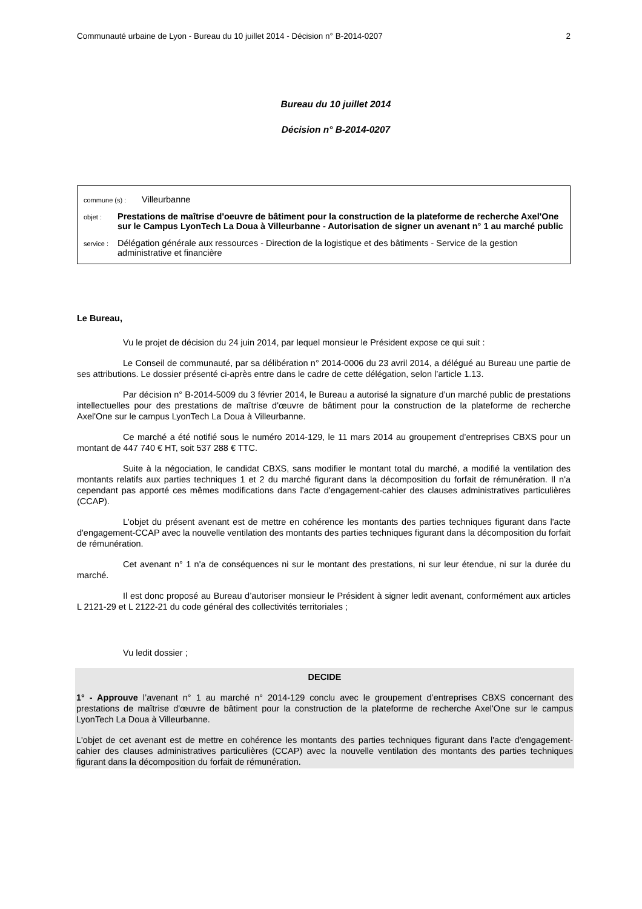Communauté urbaine de Lyon - Bureau du 10 juillet 2014 - Décision n° B-2014-0207 2
Bureau du 10 juillet 2014
Décision n° B-2014-0207
commune (s) : Villeurbanne
objet : Prestations de maîtrise d'oeuvre de bâtiment pour la construction de la plateforme de recherche Axel'One sur le Campus LyonTech La Doua à Villeurbanne - Autorisation de signer un avenant n° 1 au marché public
service : Délégation générale aux ressources - Direction de la logistique et des bâtiments - Service de la gestion administrative et financière
Le Bureau,
Vu le projet de décision du 24 juin 2014, par lequel monsieur le Président expose ce qui suit :
Le Conseil de communauté, par sa délibération n° 2014-0006 du 23 avril 2014, a délégué au Bureau une partie de ses attributions. Le dossier présenté ci-après entre dans le cadre de cette délégation, selon l’article 1.13.
Par décision n° B-2014-5009 du 3 février 2014, le Bureau a autorisé la signature d’un marché public de prestations intellectuelles pour des prestations de maîtrise d'œuvre de bâtiment pour la construction de la plateforme de recherche Axel'One sur le campus LyonTech La Doua à Villeurbanne.
Ce marché a été notifié sous le numéro 2014-129, le 11 mars 2014 au groupement d’entreprises CBXS pour un montant de 447 740 € HT, soit 537 288 € TTC.
Suite à la négociation, le candidat CBXS, sans modifier le montant total du marché, a modifié la ventilation des montants relatifs aux parties techniques 1 et 2 du marché figurant dans la décomposition du forfait de rémunération. Il n'a cependant pas apporté ces mêmes modifications dans l'acte d'engagement-cahier des clauses administratives particulières (CCAP).
L'objet du présent avenant est de mettre en cohérence les montants des parties techniques figurant dans l'acte d'engagement-CCAP avec la nouvelle ventilation des montants des parties techniques figurant dans la décomposition du forfait de rémunération.
Cet avenant n° 1 n'a de conséquences ni sur le montant des prestations, ni sur leur étendue, ni sur la durée du marché.
Il est donc proposé au Bureau d’autoriser monsieur le Président à signer ledit avenant, conformément aux articles L 2121-29 et L 2122-21 du code général des collectivités territoriales ;
Vu ledit dossier ;
DECIDE
1° - Approuve l’avenant n° 1 au marché n° 2014-129 conclu avec le groupement d’entreprises CBXS concernant des prestations de maîtrise d'œuvre de bâtiment pour la construction de la plateforme de recherche Axel'One sur le campus LyonTech La Doua à Villeurbanne.
L'objet de cet avenant est de mettre en cohérence les montants des parties techniques figurant dans l'acte d'engagement-cahier des clauses administratives particulières (CCAP) avec la nouvelle ventilation des montants des parties techniques figurant dans la décomposition du forfait de rémunération.